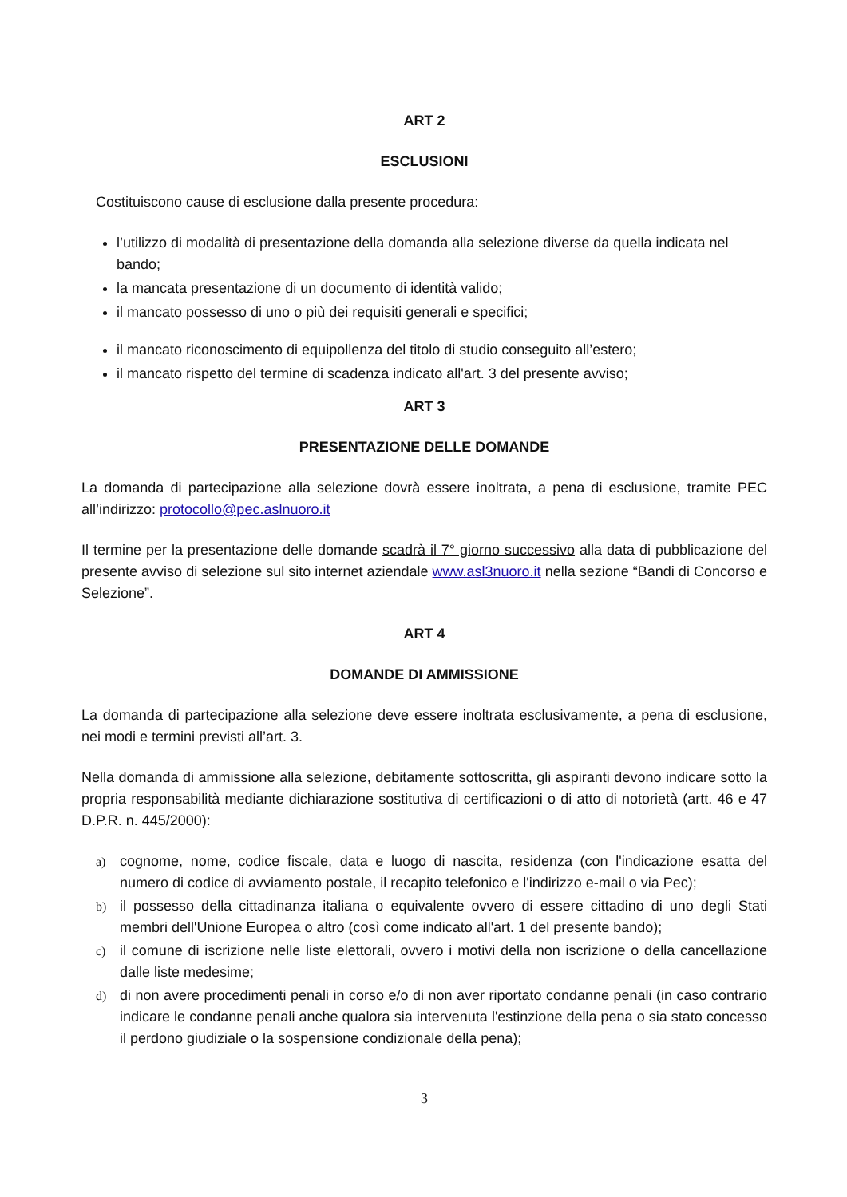ART 2
ESCLUSIONI
Costituiscono cause di esclusione dalla presente procedura:
l’utilizzo di modalità di presentazione della domanda alla selezione diverse da quella indicata nel bando;
la mancata presentazione di un documento di identità valido;
il mancato possesso di uno o più dei requisiti generali e specifici;
il mancato riconoscimento di equipollenza del titolo di studio conseguito all’estero;
il mancato rispetto del termine di scadenza indicato all'art. 3 del presente avviso;
ART 3
PRESENTAZIONE DELLE DOMANDE
La domanda di partecipazione alla selezione dovrà essere inoltrata, a pena di esclusione, tramite PEC all’indirizzo: protocollo@pec.aslnuoro.it
Il termine per la presentazione delle domande scadrà il 7° giorno successivo alla data di pubblicazione del presente avviso di selezione sul sito internet aziendale www.asl3nuoro.it nella sezione “Bandi di Concorso e Selezione”.
ART 4
DOMANDE DI AMMISSIONE
La domanda di partecipazione alla selezione deve essere inoltrata esclusivamente, a pena di esclusione, nei modi e termini previsti all’art. 3.
Nella domanda di ammissione alla selezione, debitamente sottoscritta, gli aspiranti devono indicare sotto la propria responsabilità mediante dichiarazione sostitutiva di certificazioni o di atto di notorietà (artt. 46 e 47 D.P.R. n. 445/2000):
a) cognome, nome, codice fiscale, data e luogo di nascita, residenza (con l'indicazione esatta del numero di codice di avviamento postale, il recapito telefonico e l'indirizzo e-mail o via Pec);
b) il possesso della cittadinanza italiana o equivalente ovvero di essere cittadino di uno degli Stati membri dell'Unione Europea o altro (così come indicato all'art. 1 del presente bando);
c) il comune di iscrizione nelle liste elettorali, ovvero i motivi della non iscrizione o della cancellazione dalle liste medesime;
d) di non avere procedimenti penali in corso e/o di non aver riportato condanne penali (in caso contrario indicare le condanne penali anche qualora sia intervenuta l'estinzione della pena o sia stato concesso il perdono giudiziale o la sospensione condizionale della pena);
3